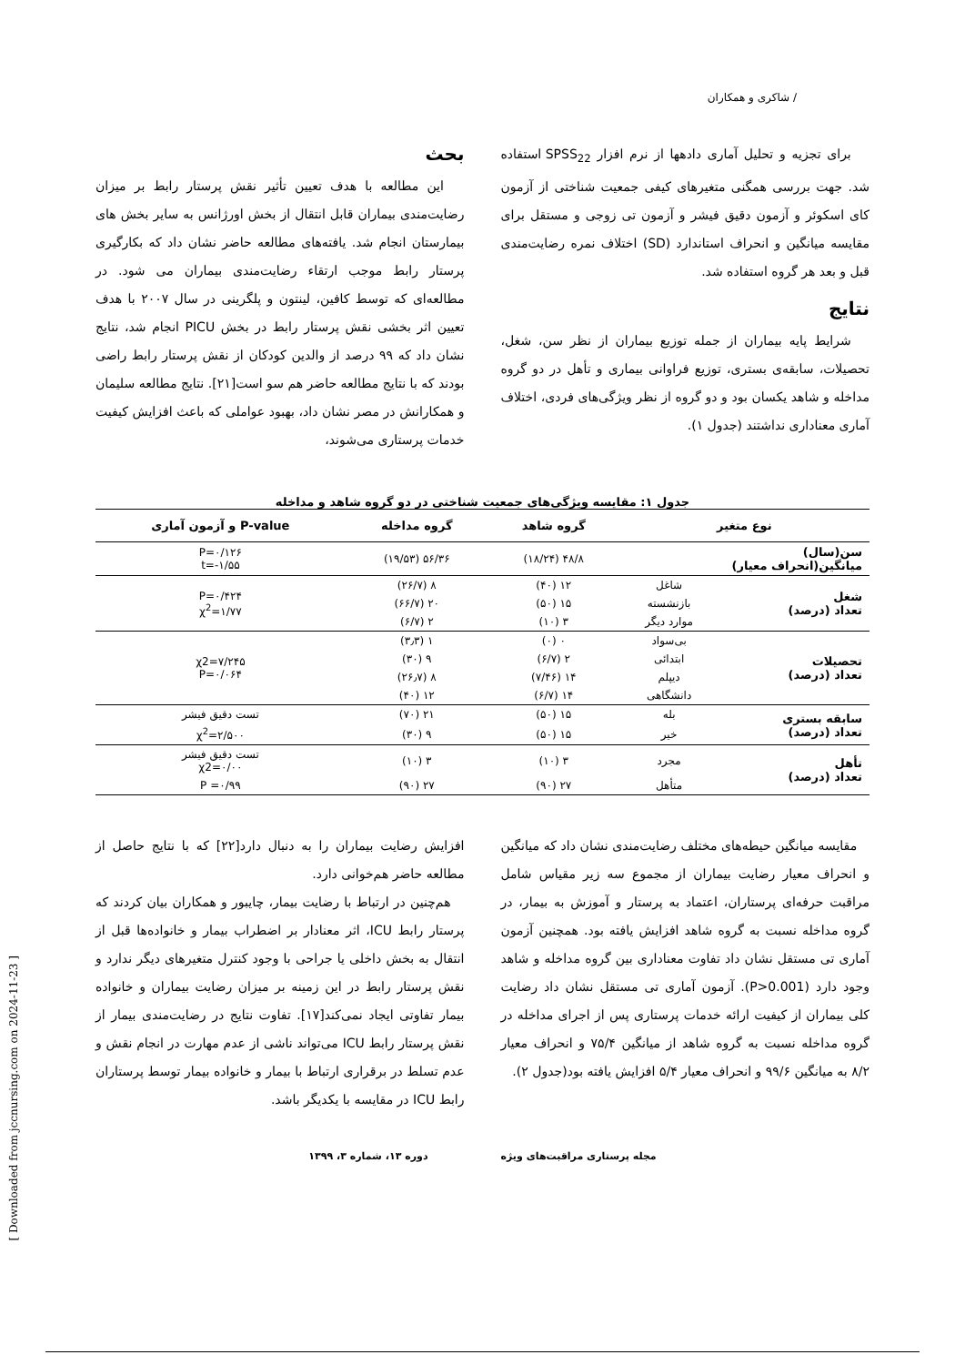/ شاکری و همکاران
برای تجزیه و تحلیل آماری دادهها از نرم افزار SPSS<sub>22</sub> استفاده شد. جهت بررسی همگنی متغیرهای کیفی جمعیت شناختی از آزمون کای اسکوئر و آزمون دقیق فیشر و آزمون تی زوجی و مستقل برای مقایسه میانگین و انحراف استاندارد (SD) اختلاف نمره رضایت‌مندی قبل و بعد هر گروه استفاده شد.
نتایج
شرایط پایه بیماران از جمله توزیع بیماران از نظر سن، شغل، تحصیلات، سابقه‌ی بستری، توزیع فراوانی بیماری و تأهل در دو گروه مداخله و شاهد یکسان بود و دو گروه از نظر ویژگی‌های فردی، اختلاف آماری معناداری نداشتند (جدول ۱).
بحث
این مطالعه با هدف تعیین تأثیر نقش پرستار رابط بر میزان رضایت‌مندی بیماران قابل انتقال از بخش اورژانس به سایر بخش های بیمارستان انجام شد. یافته‌های مطالعه حاضر نشان داد که بکارگیری پرستار رابط موجب ارتقاء رضایت‌مندی بیماران می شود. در مطالعه‌ای که توسط کافین، لینتون و پلگرینی در سال ۲۰۰۷ با هدف تعیین اثر بخشی نقش پرستار رابط در بخش PICU انجام شد، نتایج نشان داد که ۹۹ درصد از والدین کودکان از نقش پرستار رابط راضی بودند که با نتایج مطالعه حاضر هم سو است[۲۱]. نتایج مطالعه سلیمان و همکارانش در مصر نشان داد، بهبود عواملی که باعث افزایش کیفیت خدمات پرستاری می‌شوند،
جدول ۱: مقایسه ویژگی‌های جمعیت شناختی در دو گروه شاهد و مداخله
| نوع متغیر | | گروه شاهد | گروه مداخله | P-value و آزمون آماری |
| --- | --- | --- | --- | --- |
| سن(سال) میانگین(انحراف معیار) | | ۴۸/۸ (۱۸/۲۴) | ۵۶/۳۶ (۱۹/۵۳) | P=۰/۱۲۶ t=-۱/۵۵ |
| شغل تعداد (درصد) | شاغل | ۱۲ (۴۰) | ۸ (۲۶/۷) | P=۰/۴۲۴ χ<sup>2</sup>=۱/۷۷ |
| | بازنشسته | ۱۵ (۵۰) | ۲۰ (۶۶/۷) | |
| | موارد دیگر | ۳ (۱۰) | ۲ (۶/۷) | |
| تحصیلات تعداد (درصد) | بی‌سواد | ۰ (۰) | ۱ (۳٫۳) | χ2=۷/۲۴۵ P=۰/۰۶۴ |
| | ابتدائی | ۲ (۶/۷) | ۹ (۳۰) | |
| | دیپلم | ۱۴ (۷/۴۶) | ۸ (۲۶٫۷) | |
| | دانشگاهی | ۱۴ (۶/۷) | ۱۲ (۴۰) | |
| سابقه بستری تعداد (درصد) | بله | ۱۵ (۵۰) | ۲۱ (۷۰) | تست دقیق فیشر |
| | خیر | ۱۵ (۵۰) | ۹ (۳۰) | χ<sup>2</sup>=۲/۵۰۰ |
| تأهل تعداد (درصد) | مجرد | ۳ (۱۰) | ۳ (۱۰) | تست دقیق فیشر χ2=۰/۰۰ |
| | متأهل | ۲۷ (۹۰) | ۲۷ (۹۰) | P =۰/۹۹ |
مقایسه میانگین حیطه‌های مختلف رضایت‌مندی نشان داد که میانگین و انحراف معیار رضایت بیماران از مجموع سه زیر مقیاس شامل مراقبت حرفه‌ای پرستاران، اعتماد به پرستار و آموزش به بیمار، در گروه مداخله نسبت به گروه شاهد افزایش یافته بود. همچنین آزمون آماری تی مستقل نشان داد تفاوت معناداری بین گروه مداخله و شاهد وجود دارد (P>0.001). آزمون آماری تی مستقل نشان داد رضایت کلی بیماران از کیفیت ارائه خدمات پرستاری پس از اجرای مداخله در گروه مداخله نسبت به گروه شاهد از میانگین ۷۵/۴ و انحراف معیار ۸/۲ به میانگین ۹۹/۶ و انحراف معیار ۵/۴ افزایش یافته بود(جدول ۲).
افزایش رضایت بیماران را به دنبال دارد[۲۲] که با نتایج حاصل از مطالعه حاضر هم‌خوانی دارد.
هم‌چنین در ارتباط با رضایت بیمار، چایبور و همکاران بیان کردند که پرستار رابط ICU، اثر معنادار بر اضطراب بیمار و خانواده‌ها قبل از انتقال به بخش داخلی یا جراحی با وجود کنترل متغیرهای دیگر ندارد و نقش پرستار رابط در این زمینه بر میزان رضایت بیماران و خانواده بیمار تفاوتی ایجاد نمی‌کند[۱۷]. تفاوت نتایج در رضایت‌مندی بیمار از نقش پرستار رابط ICU می‌تواند ناشی از عدم مهارت در انجام نقش و عدم تسلط در برقراری ارتباط با بیمار و خانواده بیمار توسط پرستاران رابط ICU در مقایسه با یکدیگر باشد.
مجله پرستاری مراقبت‌های ویژه دوره ۱۳، شماره ۳، ۱۳۹۹
[ Downloaded from jccnursing.com on 2024-11-23 ]